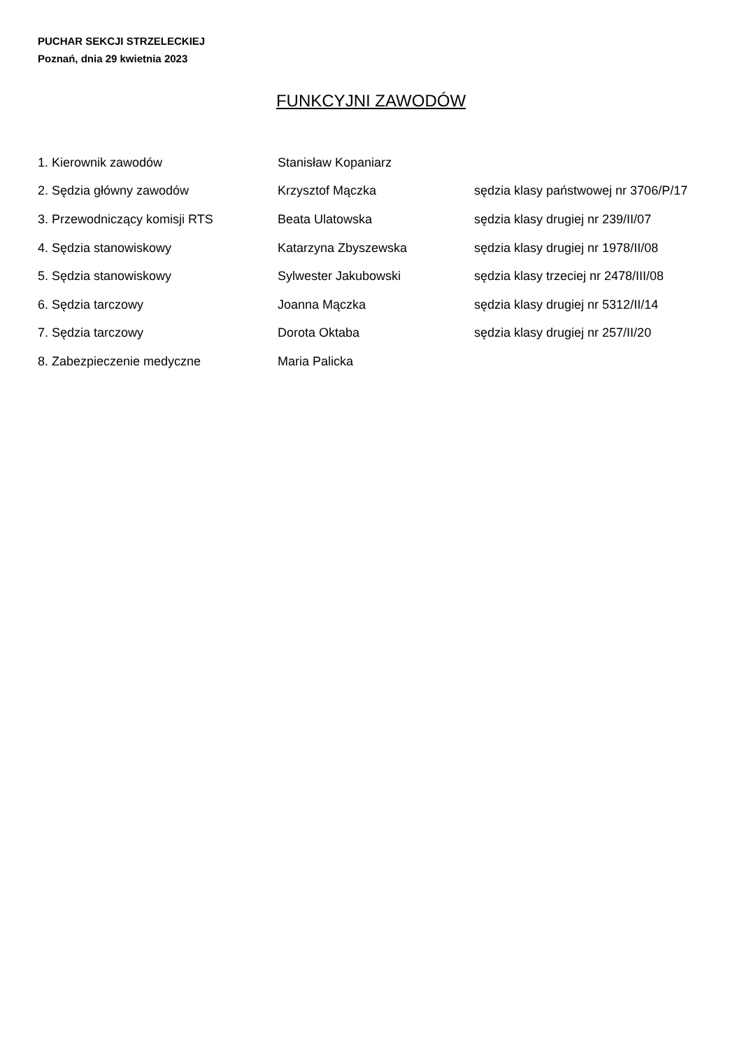PUCHAR SEKCJI STRZELECKIEJ
Poznań, dnia 29 kwietnia 2023
FUNKCYJNI ZAWODÓW
| 1. Kierownik zawodów | Stanisław Kopaniarz | |
| 2. Sędzia główny zawodów | Krzysztof Mączka | sędzia klasy państwowej nr 3706/P/17 |
| 3. Przewodniczący komisji RTS | Beata Ulatowska | sędzia klasy drugiej nr 239/II/07 |
| 4. Sędzia stanowiskowy | Katarzyna Zbyszewska | sędzia klasy drugiej nr 1978/II/08 |
| 5. Sędzia stanowiskowy | Sylwester Jakubowski | sędzia klasy trzeciej nr 2478/III/08 |
| 6. Sędzia tarczowy | Joanna Mączka | sędzia klasy drugiej nr 5312/II/14 |
| 7. Sędzia tarczowy | Dorota Oktaba | sędzia klasy drugiej nr 257/II/20 |
| 8. Zabezpieczenie medyczne | Maria Palicka | |